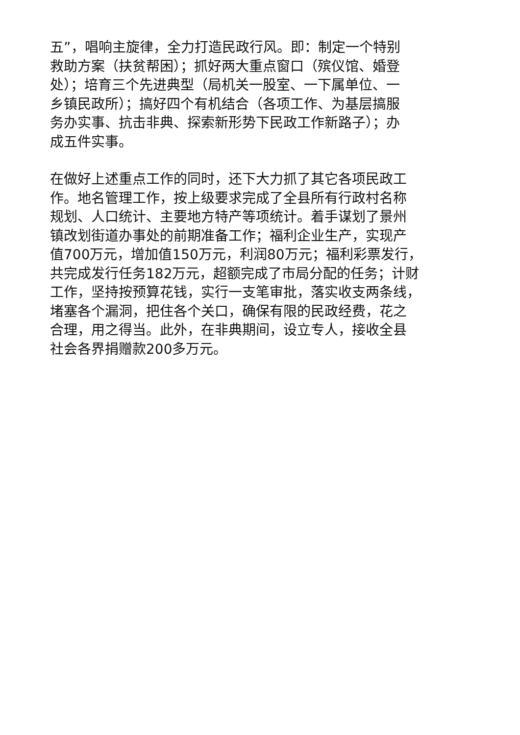五”，唱响主旋律，全力打造民政行风。即：制定一个特别
救助方案（扶贫帮困）；抓好两大重点窗口（殡仪馆、婚登
处）；培育三个先进典型（局机关一股室、一下属单位、一
乡镇民政所）；搞好四个有机结合（各项工作、为基层搞服
务办实事、抗击非典、探索新形势下民政工作新路子）；办
成五件实事。
在做好上述重点工作的同时，还下大力抓了其它各项民政工
作。地名管理工作，按上级要求完成了全县所有行政村名称
规划、人口统计、主要地方特产等项统计。着手谋划了景州
镇改划街道办事处的前期准备工作；福利企业生产，实现产
值700万元，增加值150万元，利润80万元；福利彩票发行，
共完成发行任务182万元，超额完成了市局分配的任务；计财
工作，坚持按预算花钱，实行一支笔审批，落实收支两条线，
堵塞各个漏洞，把住各个关口，确保有限的民政经费，花之
合理，用之得当。此外，在非典期间，设立专人，接收全县
社会各界捐赠款200多万元。